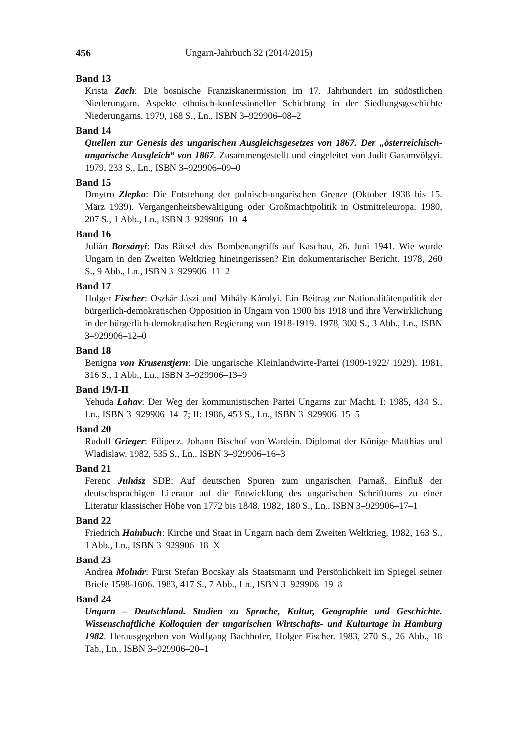456 Ungarn-Jahrbuch 32 (2014/2015)
Band 13
Krista Zach: Die bosnische Franziskanermission im 17. Jahrhundert im südöstlichen Niederungarn. Aspekte ethnisch-konfessioneller Schichtung in der Siedlungsgeschichte Niederungarns. 1979, 168 S., Ln., ISBN 3–929906–08–2
Band 14
Quellen zur Genesis des ungarischen Ausgleichsgesetzes von 1867. Der „österreichisch-ungarische Ausgleich“ von 1867. Zusammengestellt und eingeleitet von Judit Garamvölgyi. 1979, 233 S., Ln., ISBN 3–929906–09–0
Band 15
Dmytro Zlepko: Die Entstehung der polnisch-ungarischen Grenze (Oktober 1938 bis 15. März 1939). Vergangenheitsbewältigung oder Großmachtpolitik in Ostmitteleuropa. 1980, 207 S., 1 Abb., Ln., ISBN 3–929906–10–4
Band 16
Julián Borsányi: Das Rätsel des Bombenangriffs auf Kaschau, 26. Juni 1941. Wie wurde Ungarn in den Zweiten Weltkrieg hineingerissen? Ein dokumentarischer Bericht. 1978, 260 S., 9 Abb., Ln., ISBN 3–929906–11–2
Band 17
Holger Fischer: Oszkár Jászi und Mihály Károlyi. Ein Beitrag zur Nationalitätenpolitik der bürgerlich-demokratischen Opposition in Ungarn von 1900 bis 1918 und ihre Verwirklichung in der bürgerlich-demokratischen Regierung von 1918-1919. 1978, 300 S., 3 Abb., Ln., ISBN 3–929906–12–0
Band 18
Benigna von Krusenstjern: Die ungarische Kleinlandwirte-Partei (1909-1922/ 1929). 1981, 316 S., 1 Abb., Ln., ISBN 3–929906–13–9
Band 19/I-II
Yehuda Lahav: Der Weg der kommunistischen Partei Ungarns zur Macht. I: 1985, 434 S., Ln., ISBN 3–929906–14–7; II: 1986, 453 S., Ln., ISBN 3–929906–15–5
Band 20
Rudolf Grieger: Filipecz. Johann Bischof von Wardein. Diplomat der Könige Matthias und Wladislaw. 1982, 535 S., Ln., ISBN 3–929906–16–3
Band 21
Ferenc Juhász SDB: Auf deutschen Spuren zum ungarischen Parnaß. Einfluß der deutschsprachigen Literatur auf die Entwicklung des ungarischen Schrifttums zu einer Literatur klassischer Höhe von 1772 bis 1848. 1982, 180 S., Ln., ISBN 3–929906–17–1
Band 22
Friedrich Hainbuch: Kirche und Staat in Ungarn nach dem Zweiten Weltkrieg. 1982, 163 S., 1 Abb., Ln., ISBN 3–929906–18–X
Band 23
Andrea Molnár: Fürst Stefan Bocskay als Staatsmann und Persönlichkeit im Spiegel seiner Briefe 1598-1606. 1983, 417 S., 7 Abb., Ln., ISBN 3–929906–19–8
Band 24
Ungarn – Deutschland. Studien zu Sprache, Kultur, Geographie und Geschichte. Wissenschaftliche Kolloquien der ungarischen Wirtschafts- und Kulturtage in Hamburg 1982. Herausgegeben von Wolfgang Bachhofer, Holger Fischer. 1983, 270 S., 26 Abb., 18 Tab., Ln., ISBN 3–929906–20–1